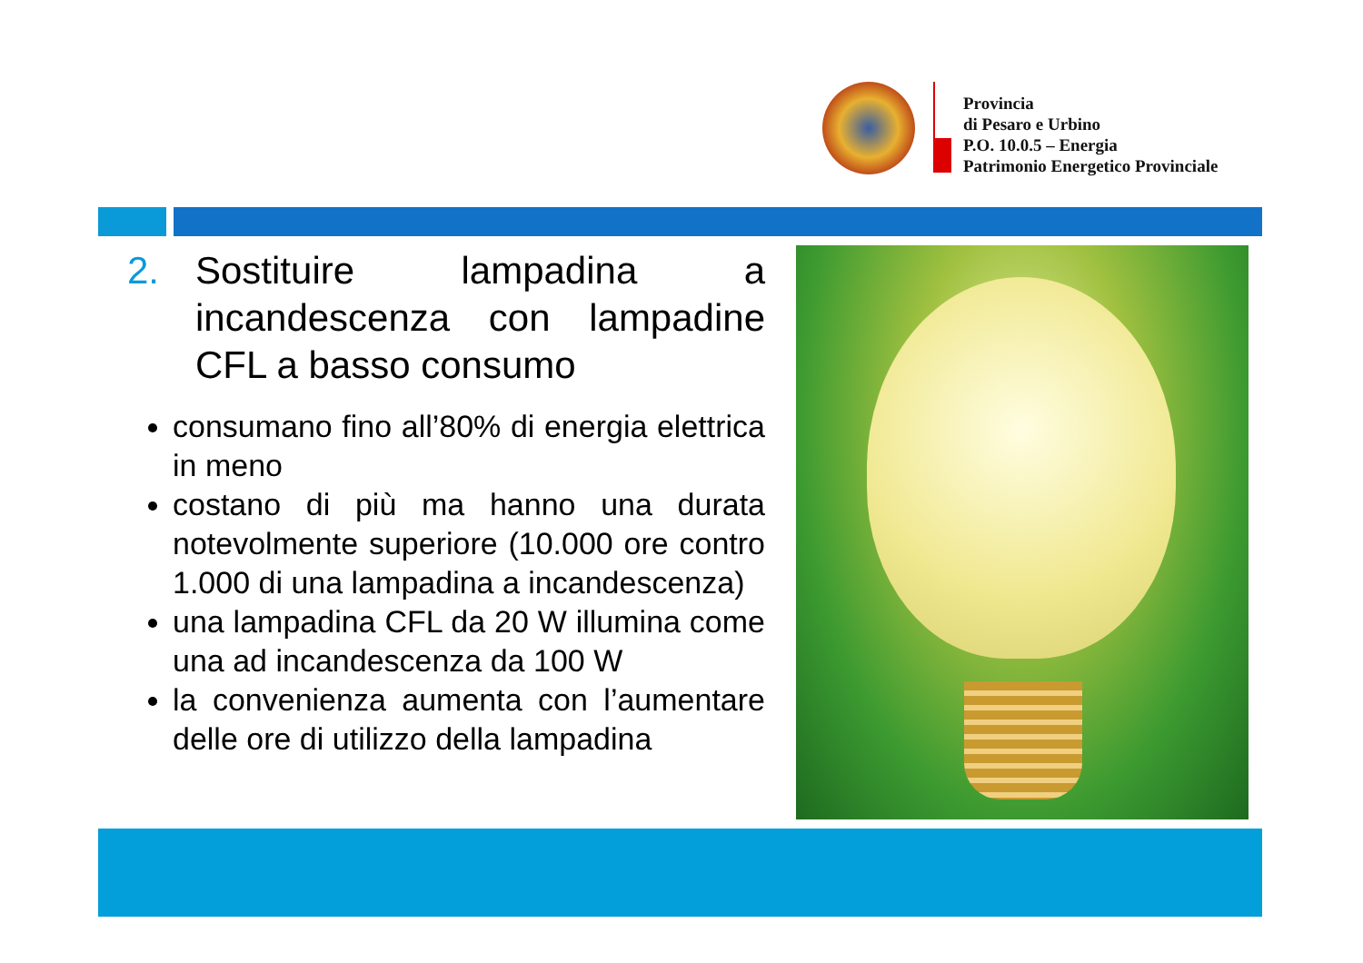Provincia
di Pesaro e Urbino
P.O. 10.0.5 – Energia
Patrimonio Energetico Provinciale
2. Sostituire lampadina a incandescenza con lampadine CFL a basso consumo
consumano fino all’80% di energia elettrica in meno
costano di più ma hanno una durata notevolmente superiore (10.000 ore contro 1.000 di una lampadina a incandescenza)
una lampadina CFL da 20 W illumina come una ad incandescenza da 100 W
la convenienza aumenta con l’aumentare delle ore di utilizzo della lampadina